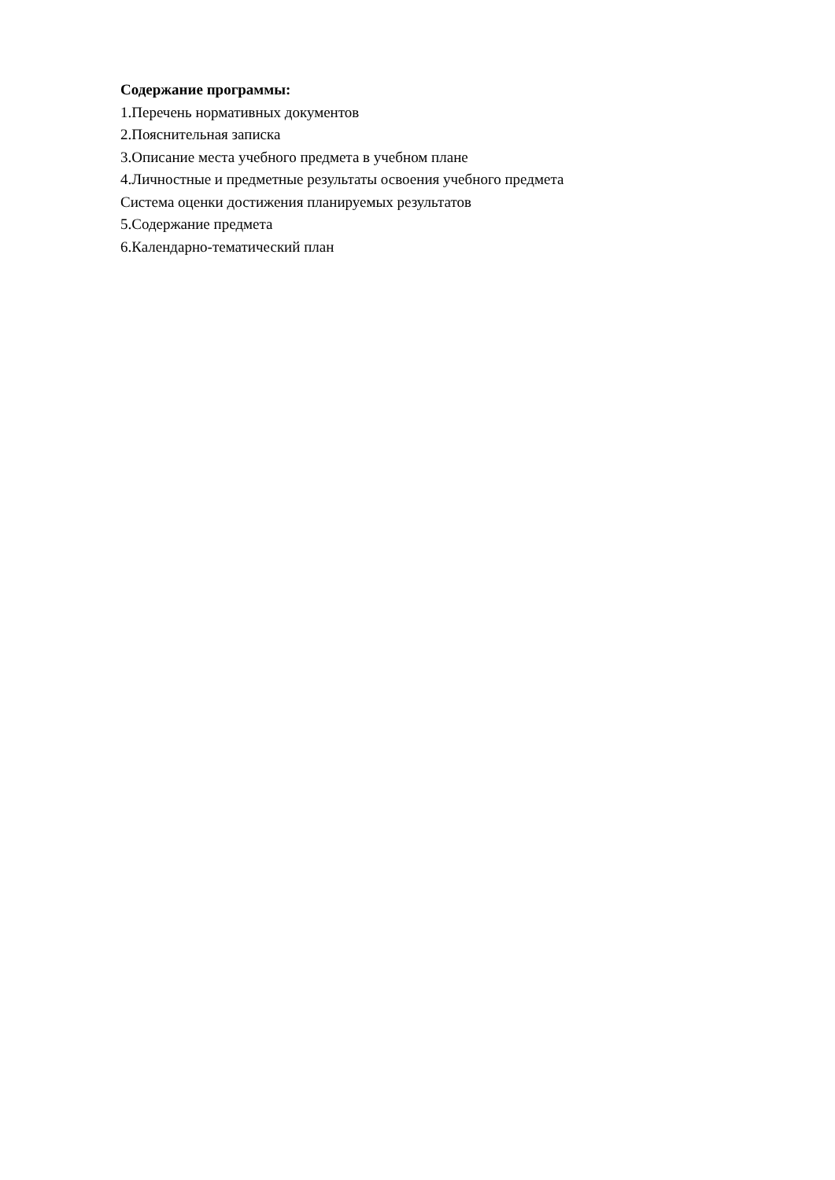Содержание программы:
1.Перечень нормативных документов
2.Пояснительная записка
3.Описание места учебного предмета в учебном плане
4.Личностные и предметные результаты освоения учебного предмета
Система оценки достижения планируемых результатов
5.Содержание предмета
6.Календарно-тематический план